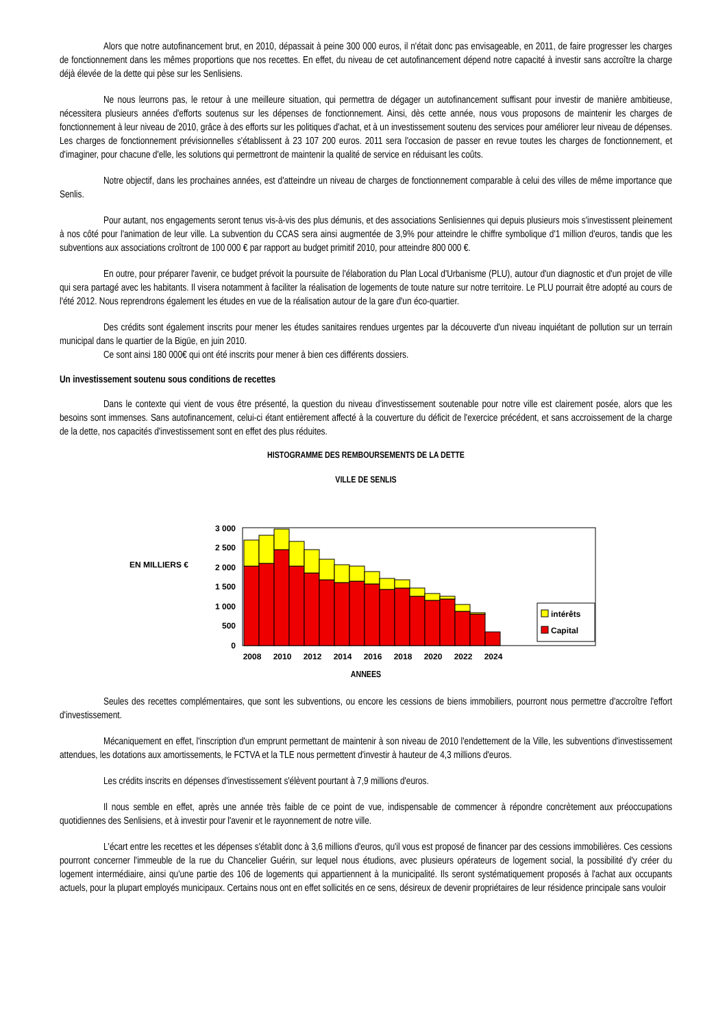Alors que notre autofinancement brut, en 2010, dépassait à peine 300 000 euros, il n'était donc pas envisageable, en 2011, de faire progresser les charges de fonctionnement dans les mêmes proportions que nos recettes. En effet, du niveau de cet autofinancement dépend notre capacité à investir sans accroître la charge déjà élevée de la dette qui pèse sur les Senlisiens.
Ne nous leurrons pas, le retour à une meilleure situation, qui permettra de dégager un autofinancement suffisant pour investir de manière ambitieuse, nécessitera plusieurs années d'efforts soutenus sur les dépenses de fonctionnement. Ainsi, dès cette année, nous vous proposons de maintenir les charges de fonctionnement à leur niveau de 2010, grâce à des efforts sur les politiques d'achat, et à un investissement soutenu des services pour améliorer leur niveau de dépenses. Les charges de fonctionnement prévisionnelles s'établissent à 23 107 200 euros. 2011 sera l'occasion de passer en revue toutes les charges de fonctionnement, et d'imaginer, pour chacune d'elle, les solutions qui permettront de maintenir la qualité de service en réduisant les coûts.
Notre objectif, dans les prochaines années, est d'atteindre un niveau de charges de fonctionnement comparable à celui des villes de même importance que Senlis.
Pour autant, nos engagements seront tenus vis-à-vis des plus démunis, et des associations Senlisiennes qui depuis plusieurs mois s'investissent pleinement à nos côté pour l'animation de leur ville. La subvention du CCAS sera ainsi augmentée de 3,9% pour atteindre le chiffre symbolique d'1 million d'euros, tandis que les subventions aux associations croîtront de 100 000 € par rapport au budget primitif 2010, pour atteindre 800 000 €.
En outre, pour préparer l'avenir, ce budget prévoit la poursuite de l'élaboration du Plan Local d'Urbanisme (PLU), autour d'un diagnostic et d'un projet de ville qui sera partagé avec les habitants. Il visera notamment à faciliter la réalisation de logements de toute nature sur notre territoire. Le PLU pourrait être adopté au cours de l'été 2012. Nous reprendrons également les études en vue de la réalisation autour de la gare d'un éco-quartier.
Des crédits sont également inscrits pour mener les études sanitaires rendues urgentes par la découverte d'un niveau inquiétant de pollution sur un terrain municipal dans le quartier de la Bigüe, en juin 2010.
Ce sont ainsi 180 000€ qui ont été inscrits pour mener à bien ces différents dossiers.
Un investissement soutenu sous conditions de recettes
Dans le contexte qui vient de vous être présenté, la question du niveau d'investissement soutenable pour notre ville est clairement posée, alors que les besoins sont immenses. Sans autofinancement, celui-ci étant entièrement affecté à la couverture du déficit de l'exercice précédent, et sans accroissement de la charge de la dette, nos capacités d'investissement sont en effet des plus réduites.
HISTOGRAMME DES REMBOURSEMENTS DE LA DETTE
VILLE DE SENLIS
EN MILLIERS €
3 000
2 500
2 000
1 500
1 000
500
0
2008
2010
2012
2014
2016
2018
2020
2022
2024
intérêts
Capital
ANNEES
Seules des recettes complémentaires, que sont les subventions, ou encore les cessions de biens immobiliers, pourront nous permettre d'accroître l'effort d'investissement.
Mécaniquement en effet, l'inscription d'un emprunt permettant de maintenir à son niveau de 2010 l'endettement de la Ville, les subventions d'investissement attendues, les dotations aux amortissements, le FCTVA et la TLE nous permettent d'investir à hauteur de 4,3 millions d'euros.
Les crédits inscrits en dépenses d'investissement s'élèvent pourtant à 7,9 millions d'euros.
Il nous semble en effet, après une année très faible de ce point de vue, indispensable de commencer à répondre concrètement aux préoccupations quotidiennes des Senlisiens, et à investir pour l'avenir et le rayonnement de notre ville.
L'écart entre les recettes et les dépenses s'établit donc à 3,6 millions d'euros, qu'il vous est proposé de financer par des cessions immobilières. Ces cessions pourront concerner l'immeuble de la rue du Chancelier Guérin, sur lequel nous étudions, avec plusieurs opérateurs de logement social, la possibilité d'y créer du logement intermédiaire, ainsi qu'une partie des 106 de logements qui appartiennent à la municipalité. Ils seront systématiquement proposés à l'achat aux occupants actuels, pour la plupart employés municipaux. Certains nous ont en effet sollicités en ce sens, désireux de devenir propriétaires de leur résidence principale sans vouloir